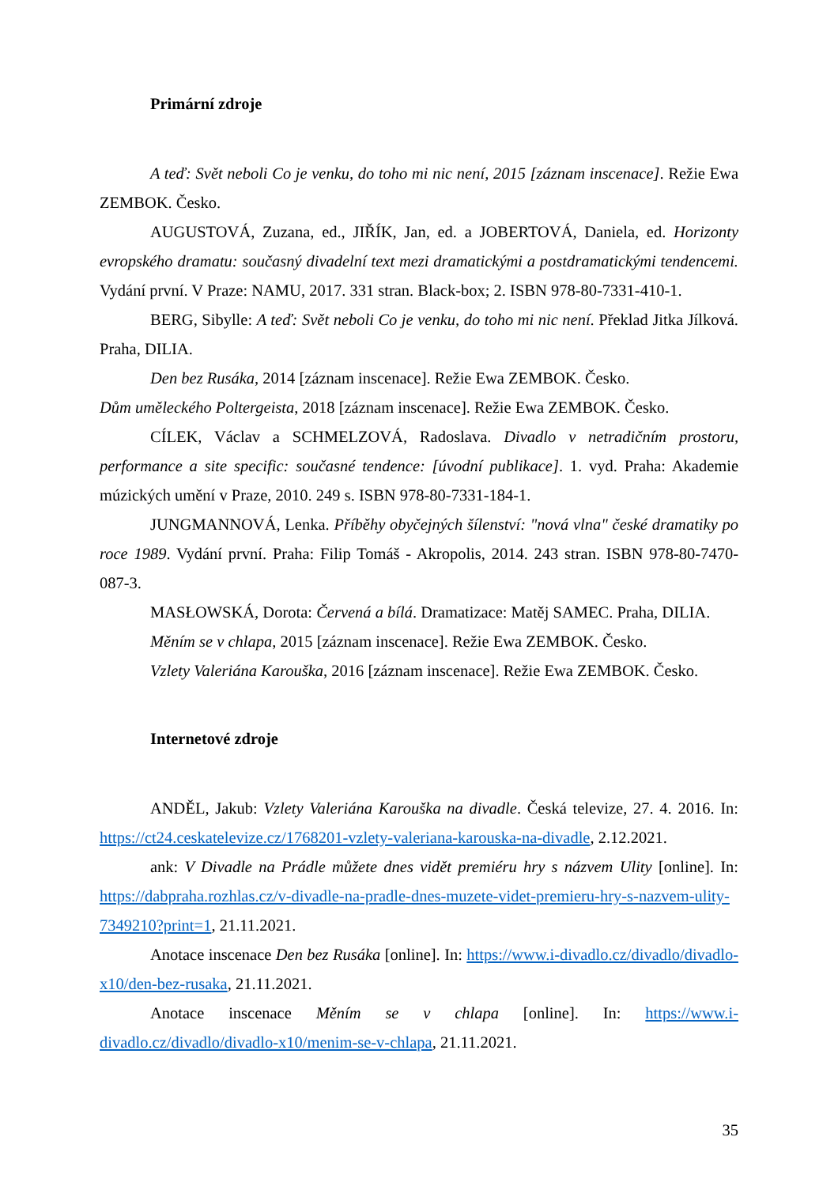Primární zdroje
A teď: Svět neboli Co je venku, do toho mi nic není, 2015 [záznam inscenace]. Režie Ewa ZEMBOK. Česko.
AUGUSTOVÁ, Zuzana, ed., JIŘÍK, Jan, ed. a JOBERTOVÁ, Daniela, ed. Horizonty evropského dramatu: současný divadelní text mezi dramatickými a postdramatickými tendencemi. Vydání první. V Praze: NAMU, 2017. 331 stran. Black-box; 2. ISBN 978-80-7331-410-1.
BERG, Sibylle: A teď: Svět neboli Co je venku, do toho mi nic není. Překlad Jitka Jílková. Praha, DILIA.
Den bez Rusáka, 2014 [záznam inscenace]. Režie Ewa ZEMBOK. Česko.
Dům uměleckého Poltergeista, 2018 [záznam inscenace]. Režie Ewa ZEMBOK. Česko.
CÍLEK, Václav a SCHMELZOVÁ, Radoslava. Divadlo v netradičním prostoru, performance a site specific: současné tendence: [úvodní publikace]. 1. vyd. Praha: Akademie múzických umění v Praze, 2010. 249 s. ISBN 978-80-7331-184-1.
JUNGMANNOVÁ, Lenka. Příběhy obyčejných šílenství: "nová vlna" české dramatiky po roce 1989. Vydání první. Praha: Filip Tomáš - Akropolis, 2014. 243 stran. ISBN 978-80-7470-087-3.
MASŁOWSKÁ, Dorota: Červená a bílá. Dramatizace: Matěj SAMEC. Praha, DILIA.
Měním se v chlapa, 2015 [záznam inscenace]. Režie Ewa ZEMBOK. Česko.
Vzlety Valeriána Karouška, 2016 [záznam inscenace]. Režie Ewa ZEMBOK. Česko.
Internetové zdroje
ANDĚL, Jakub: Vzlety Valeriána Karouška na divadle. Česká televize, 27. 4. 2016. In: https://ct24.ceskatelevize.cz/1768201-vzlety-valeriana-karouska-na-divadle, 2.12.2021.
ank: V Divadle na Prádle můžete dnes vidět premiéru hry s názvem Ulity [online]. In: https://dabpraha.rozhlas.cz/v-divadle-na-pradle-dnes-muzete-videt-premieru-hry-s-nazvem-ulity-7349210?print=1, 21.11.2021.
Anotace inscenace Den bez Rusáka [online]. In: https://www.i-divadlo.cz/divadlo/divadlo-x10/den-bez-rusaka, 21.11.2021.
Anotace inscenace Měním se v chlapa [online]. In: https://www.i-divadlo.cz/divadlo/divadlo-x10/menim-se-v-chlapa, 21.11.2021.
35